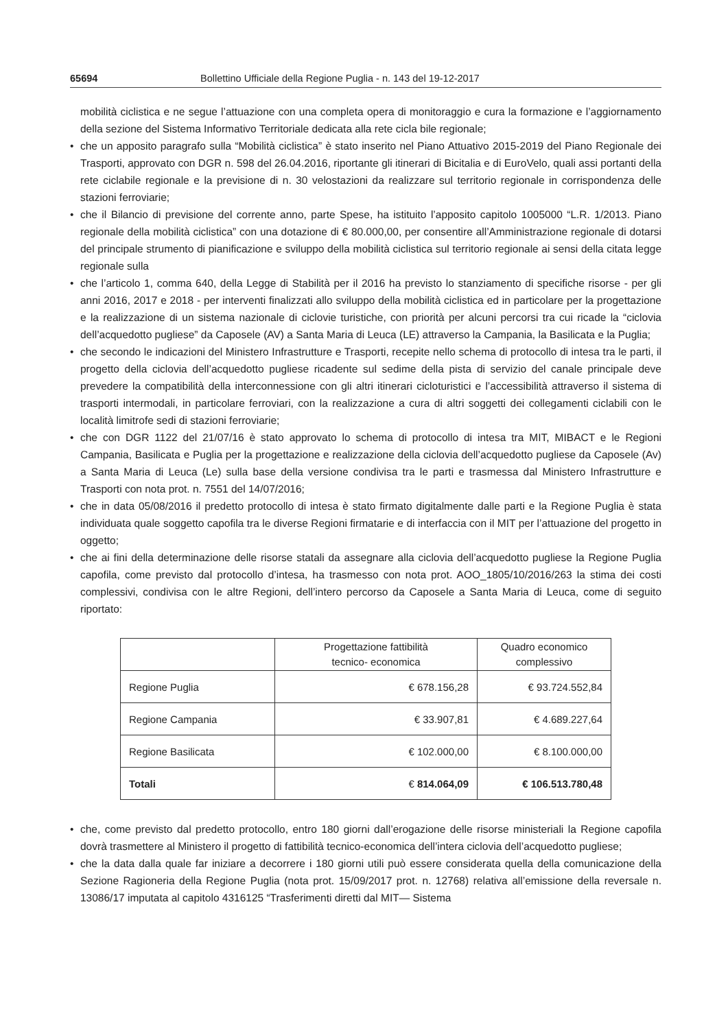65694 Bollettino Ufficiale della Regione Puglia - n. 143 del 19-12-2017
mobilità ciclistica e ne segue l’attuazione con una completa opera di monitoraggio e cura la formazione e l’aggiornamento della sezione del Sistema Informativo Territoriale dedicata alla rete cicla bile regionale;
• che un apposito paragrafo sulla “Mobilità ciclistica” è stato inserito nel Piano Attuativo 2015-2019 del Piano Regionale dei Trasporti, approvato con DGR n. 598 del 26.04.2016, riportante gli itinerari di Bicitalia e di EuroVelo, quali assi portanti della rete ciclabile regionale e la previsione di n. 30 velostazioni da realizzare sul territorio regionale in corrispondenza delle stazioni ferroviarie;
• che il Bilancio di previsione del corrente anno, parte Spese, ha istituito l’apposito capitolo 1005000 “L.R. 1/2013. Piano regionale della mobilità ciclistica” con una dotazione di € 80.000,00, per consentire all’Amministrazione regionale di dotarsi del principale strumento di pianificazione e sviluppo della mobilità ciclistica sul territorio regionale ai sensi della citata legge regionale sulla
• che l’articolo 1, comma 640, della Legge di Stabilità per il 2016 ha previsto lo stanziamento di specifiche risorse - per gli anni 2016, 2017 e 2018 - per interventi finalizzati allo sviluppo della mobilità ciclistica ed in particolare per la progettazione e la realizzazione di un sistema nazionale di ciclovie turistiche, con priorità per alcuni percorsi tra cui ricade la “ciclovia dell’acquedotto pugliese” da Caposele (AV) a Santa Maria di Leuca (LE) attraverso la Campania, la Basilicata e la Puglia;
• che secondo le indicazioni del Ministero Infrastrutture e Trasporti, recepite nello schema di protocollo di intesa tra le parti, il progetto della ciclovia dell’acquedotto pugliese ricadente sul sedime della pista di servizio del canale principale deve prevedere la compatibilità della interconnessione con gli altri itinerari cicloturistici e l’accessibilità attraverso il sistema di trasporti intermodali, in particolare ferroviari, con la realizzazione a cura di altri soggetti dei collegamenti ciclabili con le località limitrofe sedi di stazioni ferroviarie;
• che con DGR 1122 del 21/07/16 è stato approvato lo schema di protocollo di intesa tra MIT, MIBACT e le Regioni Campania, Basilicata e Puglia per la progettazione e realizzazione della ciclovia dell’acquedotto pugliese da Caposele (Av) a Santa Maria di Leuca (Le) sulla base della versione condivisa tra le parti e trasmessa dal Ministero Infrastrutture e Trasporti con nota prot. n. 7551 del 14/07/2016;
• che in data 05/08/2016 il predetto protocollo di intesa è stato firmato digitalmente dalle parti e la Regione Puglia è stata individuata quale soggetto capofila tra le diverse Regioni firmatarie e di interfaccia con il MIT per l’attuazione del progetto in oggetto;
• che ai fini della determinazione delle risorse statali da assegnare alla ciclovia dell’acquedotto pugliese la Regione Puglia capofila, come previsto dal protocollo d’intesa, ha trasmesso con nota prot. AOO_1805/10/2016/263 la stima dei costi complessivi, condivisa con le altre Regioni, dell’intero percorso da Caposele a Santa Maria di Leuca, come di seguito riportato:
| | Progettazione fattibilità tecnico- economica | Quadro economico complessivo |
| --- | --- | --- |
| Regione Puglia | € 678.156,28 | € 93.724.552,84 |
| Regione Campania | € 33.907,81 | € 4.689.227,64 |
| Regione Basilicata | € 102.000,00 | € 8.100.000,00 |
| Totali | € 814.064,09 | € 106.513.780,48 |
• che, come previsto dal predetto protocollo, entro 180 giorni dall’erogazione delle risorse ministeriali la Regione capofila dovrà trasmettere al Ministero il progetto di fattibilità tecnico-economica dell’intera ciclovia dell’acquedotto pugliese;
• che la data dalla quale far iniziare a decorrere i 180 giorni utili può essere considerata quella della comunicazione della Sezione Ragioneria della Regione Puglia (nota prot. 15/09/2017 prot. n. 12768) relativa all’emissione della reversale n. 13086/17 imputata al capitolo 4316125 “Trasferimenti diretti dal MIT— Sistema